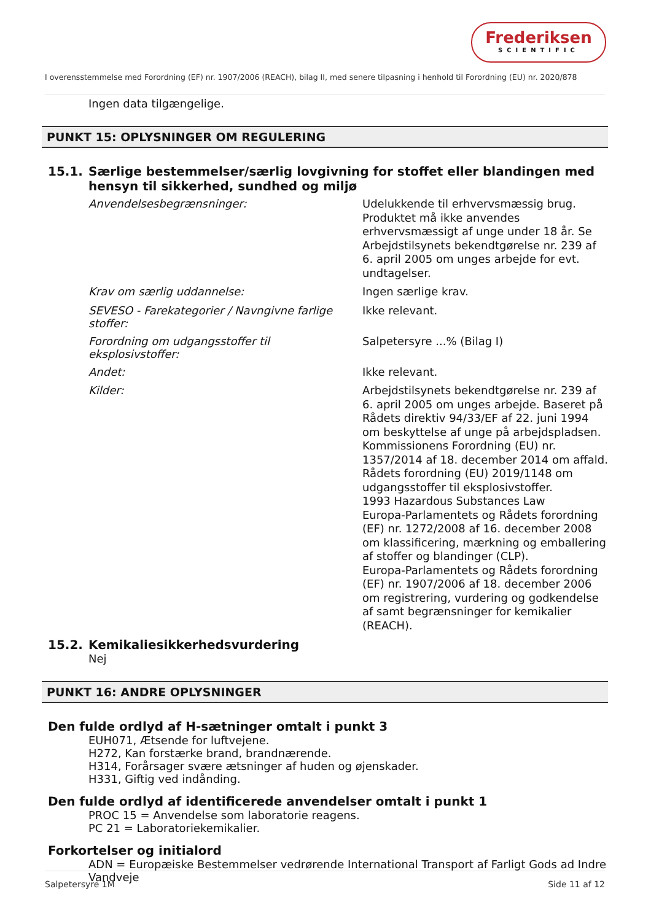Frederiksen
SCIENTIFIC
I overensstemmelse med Forordning (EF) nr. 1907/2006 (REACH), bilag II, med senere tilpasning i henhold til Forordning (EU) nr. 2020/878
Ingen data tilgængelige.
PUNKT 15: OPLYSNINGER OM REGULERING
15.1. Særlige bestemmelser/særlig lovgivning for stoffet eller blandingen med hensyn til sikkerhed, sundhed og miljø
Anvendelsesbegrænsninger:
Udelukkende til erhvervsmæssig brug. Produktet må ikke anvendes erhvervsmæssigt af unge under 18 år. Se Arbejdstilsynets bekendtgørelse nr. 239 af 6. april 2005 om unges arbejde for evt. undtagelser.
Krav om særlig uddannelse:
Ingen særlige krav.
SEVESO - Farekategorier / Navngivne farlige stoffer:
Ikke relevant.
Forordning om udgangsstoffer til eksplosivstoffer:
Salpetersyre ...% (Bilag I)
Andet:
Ikke relevant.
Kilder:
Arbejdstilsynets bekendtgørelse nr. 239 af 6. april 2005 om unges arbejde. Baseret på Rådets direktiv 94/33/EF af 22. juni 1994 om beskyttelse af unge på arbejdspladsen.
Kommissionens Forordning (EU) nr. 1357/2014 af 18. december 2014 om affald.
Rådets forordning (EU) 2019/1148 om udgangsstoffer til eksplosivstoffer.
1993 Hazardous Substances Law
Europa-Parlamentets og Rådets forordning (EF) nr. 1272/2008 af 16. december 2008 om klassificering, mærkning og emballering af stoffer og blandinger (CLP).
Europa-Parlamentets og Rådets forordning (EF) nr. 1907/2006 af 18. december 2006 om registrering, vurdering og godkendelse af samt begrænsninger for kemikalier (REACH).
15.2. Kemikaliesikkerhedsvurdering
Nej
PUNKT 16: ANDRE OPLYSNINGER
Den fulde ordlyd af H-sætninger omtalt i punkt 3
EUH071, Ætsende for luftvejene.
H272, Kan forstærke brand, brandnærende.
H314, Forårsager svære ætsninger af huden og øjenskader.
H331, Giftig ved indånding.
Den fulde ordlyd af identificerede anvendelser omtalt i punkt 1
PROC 15 = Anvendelse som laboratorie reagens.
PC 21 = Laboratoriekemikalier.
Forkortelser og initialord
ADN = Europæiske Bestemmelser vedrørende International Transport af Farligt Gods ad Indre Vandveje
Salpetersyre 1M Side 11 af 12